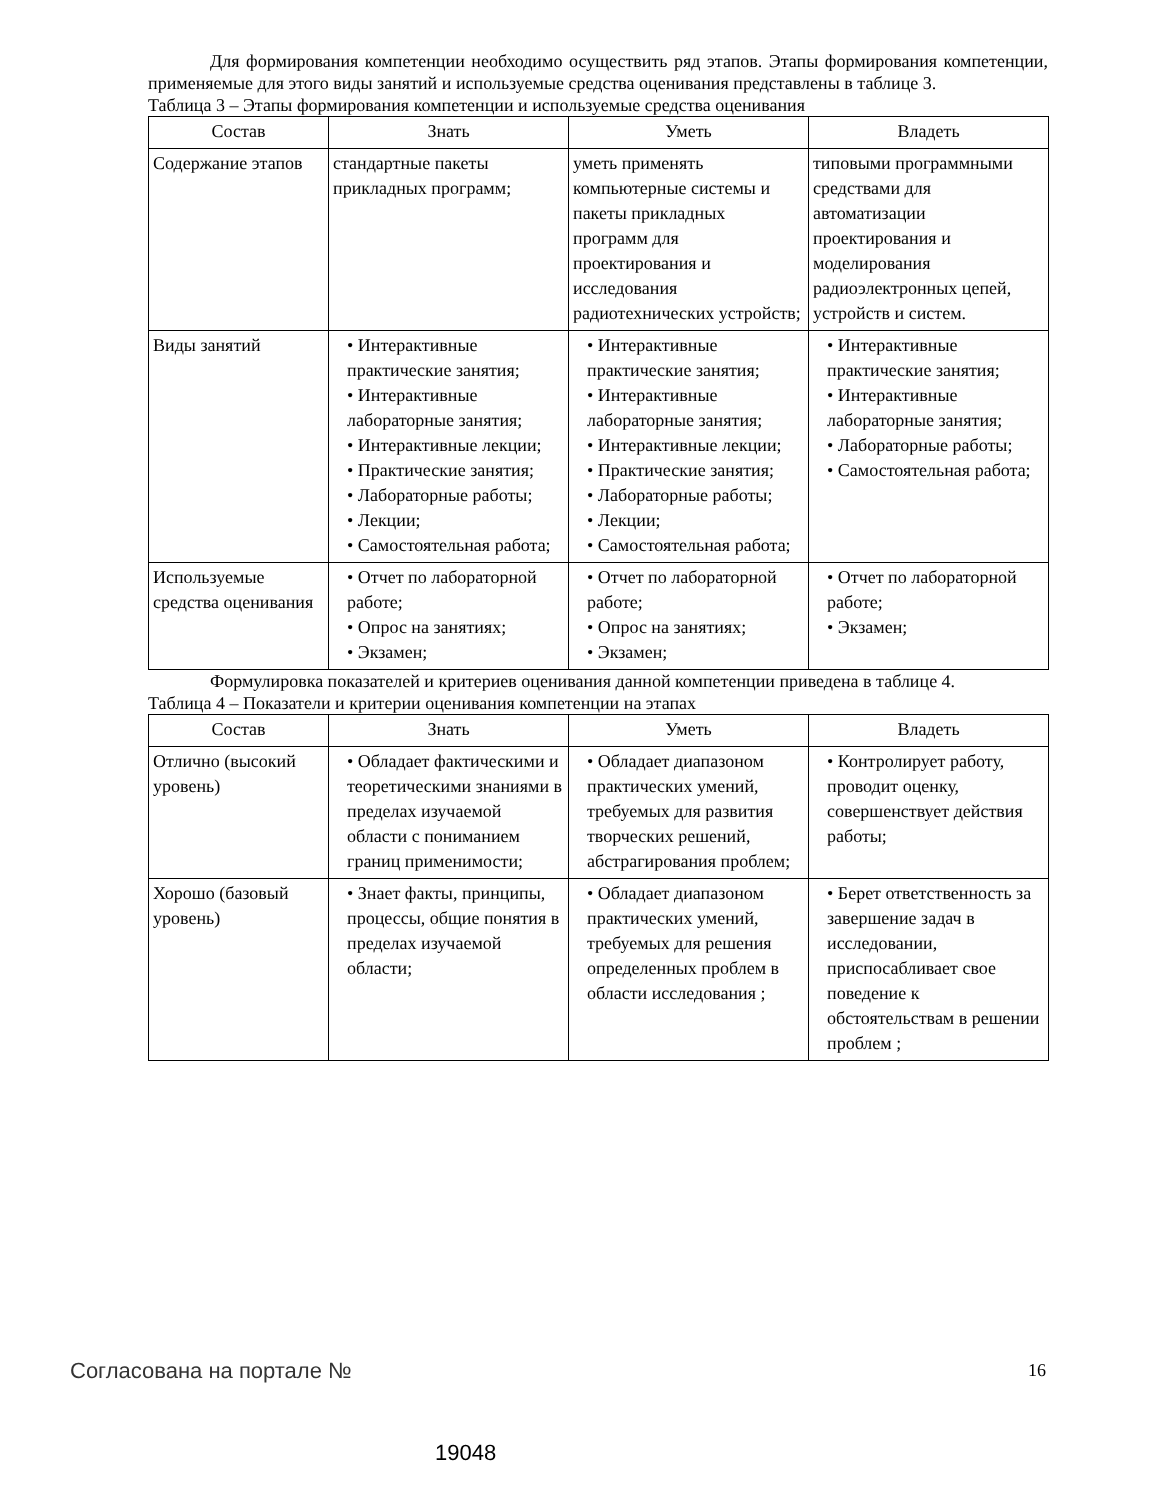Для формирования компетенции необходимо осуществить ряд этапов. Этапы формирования компетенции, применяемые для этого виды занятий и используемые средства оценивания представлены в таблице 3.
Таблица 3 – Этапы формирования компетенции и используемые средства оценивания
| Состав | Знать | Уметь | Владеть |
| --- | --- | --- | --- |
| Содержание этапов | стандартные пакеты прикладных программ; | уметь применять компьютерные системы и пакеты прикладных программ для проектирования и исследования радиотехнических устройств; | типовыми программными средствами для автоматизации проектирования и моделирования радиоэлектронных цепей, устройств и систем. |
| Виды занятий | • Интерактивные практические занятия; • Интерактивные лабораторные занятия; • Интерактивные лекции; • Практические занятия; • Лабораторные работы; • Лекции; • Самостоятельная работа; | • Интерактивные практические занятия; • Интерактивные лабораторные занятия; • Интерактивные лекции; • Практические занятия; • Лабораторные работы; • Лекции; • Самостоятельная работа; | • Интерактивные практические занятия; • Интерактивные лабораторные занятия; • Лабораторные работы; • Самостоятельная работа; |
| Используемые средства оценивания | • Отчет по лабораторной работе; • Опрос на занятиях; • Экзамен; | • Отчет по лабораторной работе; • Опрос на занятиях; • Экзамен; | • Отчет по лабораторной работе; • Экзамен; |
Формулировка показателей и критериев оценивания данной компетенции приведена в таблице 4.
Таблица 4 – Показатели и критерии оценивания компетенции на этапах
| Состав | Знать | Уметь | Владеть |
| --- | --- | --- | --- |
| Отлично (высокий уровень) | • Обладает фактическими и теоретическими знаниями в пределах изучаемой области с пониманием границ применимости; | • Обладает диапазоном практических умений, требуемых для развития творческих решений, абстрагирования проблем; | • Контролирует работу, проводит оценку, совершенствует действия работы; |
| Хорошо (базовый уровень) | • Знает факты, принципы, процессы, общие понятия в пределах изучаемой области; | • Обладает диапазоном практических умений, требуемых для решения определенных проблем в области исследования ; | • Берет ответственность за завершение задач в исследовании, приспосабливает свое поведение к обстоятельствам в решении проблем ; |
Согласована на портале № 16
19048